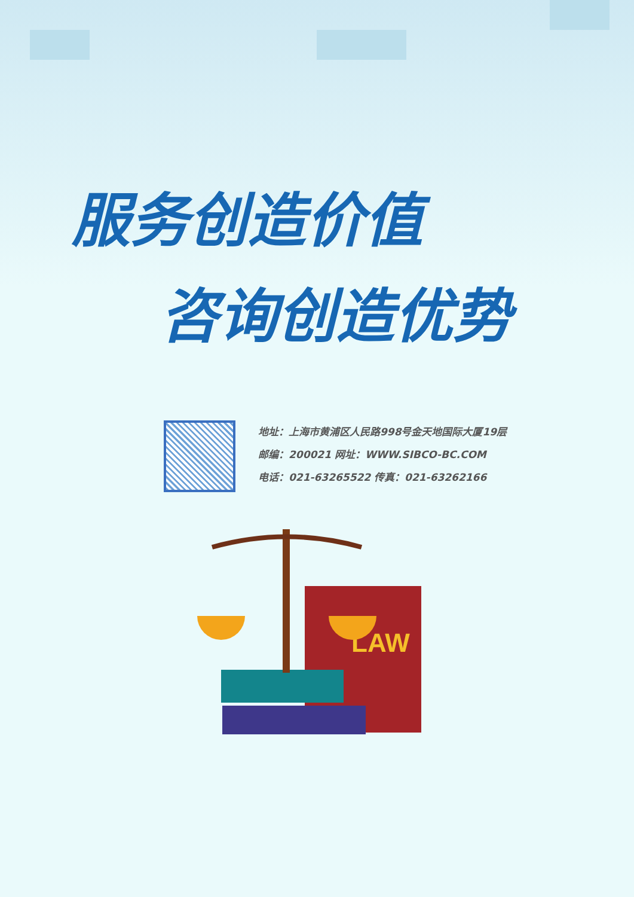服务创造价值
咨询创造优势
地址：上海市黄浦区人民路998号金天地国际大厦19层
邮编：200021 网址：WWW.SIBCO-BC.COM
电话：021-63265522 传真：021-63262166
LAW